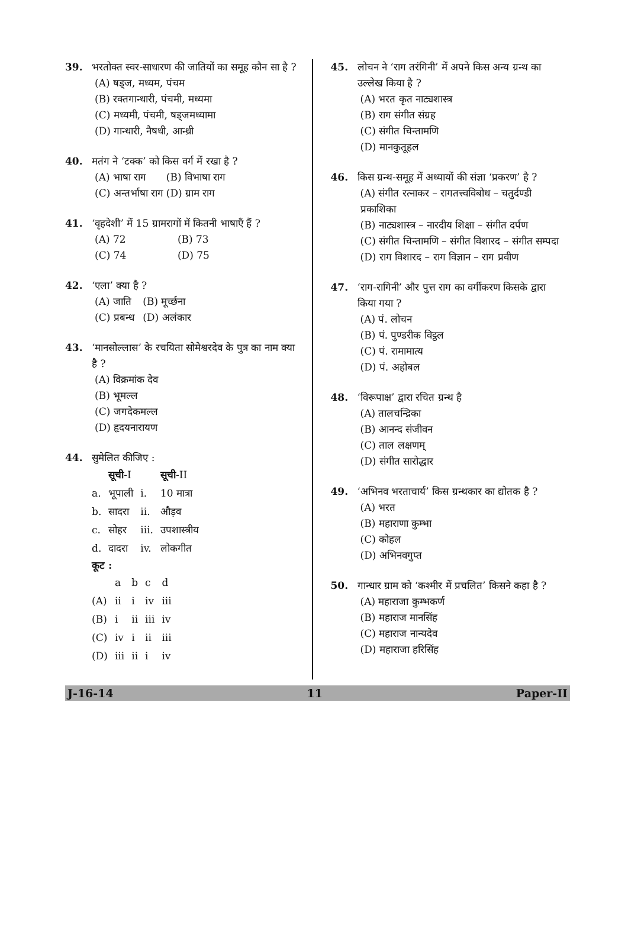39. भरतोक्त स्वर-साधारण की जातियों का समूह कौन सा है ?
(A) षड्ज, मध्यम, पंचम
(B) रक्तगान्धारी, पंचमी, मध्यमा
(C) मध्यमी, पंचमी, षड्जमध्यामा
(D) गान्धारी, नैषधी, आन्ध्री
40. मतंग ने ‘टक्क’ को किस वर्ग में रखा है ?
(A) भाषा राग (B) विभाषा राग (C) अन्तर्भाषा राग (D) ग्राम राग
41. ‘वृहदेशी’ में 15 ग्रामरागों में कितनी भाषाएँ हैं ?
(A) 72 (B) 73 (C) 74 (D) 75
42. ‘एला’ क्या है ?
(A) जाति (B) मूर्च्छना (C) प्रबन्ध (D) अलंकार
43. ‘मानसोल्लास’ के रचयिता सोमेश्वरदेव के पुत्र का नाम क्या है ?
(A) विक्रमांक देव
(B) भूमल्ल
(C) जगदेकमल्ल
(D) हृदयनारायण
44. सुमेलित कीजिए :
| | सूची -I | | सूची -II |
| --- | --- | --- | --- |
| a. | भूपाली | i. | 10 मात्रा |
| b. | सादरा | ii. | औड़व |
| c. | सोहर | iii. | उपशास्त्रीय |
| d. | दादरा | iv. | लोकगीत |
कूट :
| | a | b | c | d |
| --- | --- | --- | --- | --- |
| (A) | ii | i | iv | iii |
| (B) | i | ii | iii | iv |
| (C) | iv | i | ii | iii |
| (D) | iii | ii | i | iv |
45. लोचन ने ‘राग तरंगिनी’ में अपने किस अन्य ग्रन्थ का उल्लेख किया है ?
(A) भरत कृत नाट्यशास्त्र
(B) राग संगीत संग्रह
(C) संगीत चिन्तामणि
(D) मानकुतूहल
46. किस ग्रन्थ-समूह में अध्यायों की संज्ञा ‘प्रकरण’ है ?
(A) संगीत रत्नाकर – रागतत्त्वविबोध – चतुर्दण्डी प्रकाशिका
(B) नाट्यशास्त्र – नारदीय शिक्षा – संगीत दर्पण
(C) संगीत चिन्तामणि – संगीत विशारद – संगीत सम्पदा
(D) राग विशारद – राग विज्ञान – राग प्रवीण
47. ‘राग-रागिनी’ और पुत्त राग का वर्गीकरण किसके द्वारा किया गया ?
(A) पं. लोचन
(B) पं. पुण्डरीक विट्ठल
(C) पं. रामामात्य
(D) पं. अहोबल
48. ‘विरूपाक्ष’ द्वारा रचित ग्रन्थ है
(A) तालचन्द्रिका
(B) आनन्द संजीवन
(C) ताल लक्षणम्
(D) संगीत सारोद्धार
49. ‘अभिनव भरताचार्य’ किस ग्रन्थकार का द्योतक है ?
(A) भरत
(B) महाराणा कुम्भा
(C) कोहल
(D) अभिनवगुप्त
50. गान्धार ग्राम को ‘कश्मीर में प्रचलित’ किसने कहा है ?
(A) महाराजा कुम्भकर्ण
(B) महाराज मानसिंह
(C) महाराज नान्यदेव
(D) महाराजा हरिसिंह
J-16-14 11 Paper-II